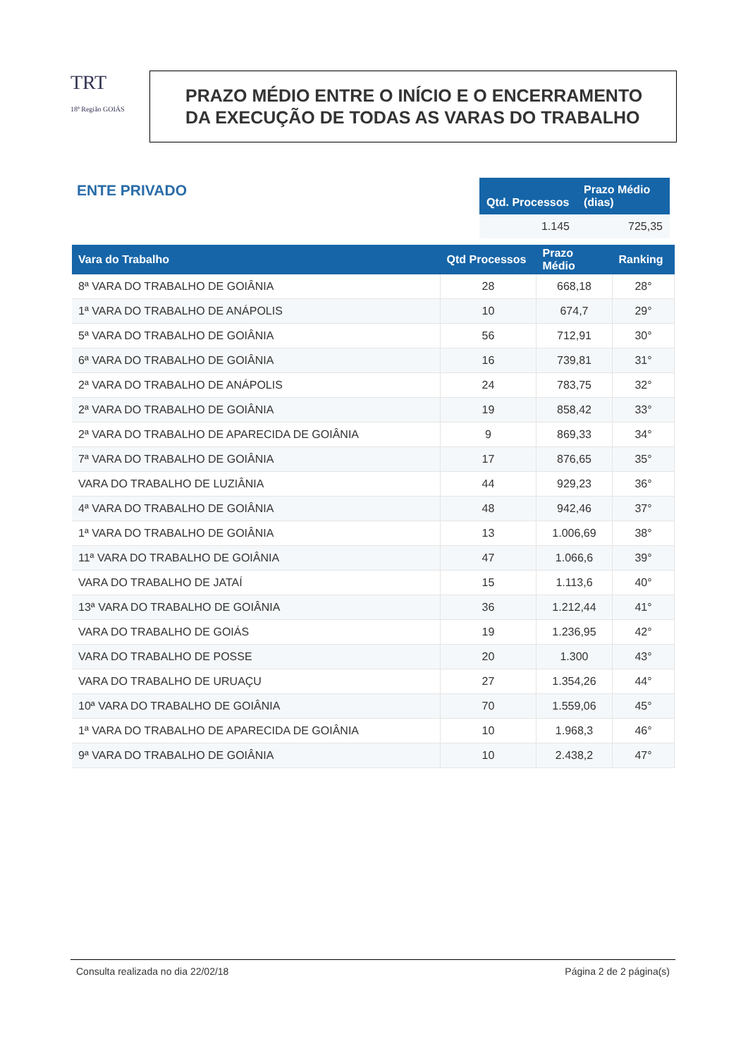TRT
18ª Região GOIÁS
PRAZO MÉDIO ENTRE O INÍCIO E O ENCERRAMENTO
DA EXECUÇÃO DE TODAS AS VARAS DO TRABALHO
ENTE PRIVADO
| Qtd. Processos | Prazo Médio (dias) |
| --- | --- |
| 1.145 | 725,35 |
| Vara do Trabalho | Qtd Processos | Prazo Médio | Ranking |
| --- | --- | --- | --- |
| 8ª VARA DO TRABALHO DE GOIÂNIA | 28 | 668,18 | 28° |
| 1ª VARA DO TRABALHO DE ANÁPOLIS | 10 | 674,7 | 29° |
| 5ª VARA DO TRABALHO DE GOIÂNIA | 56 | 712,91 | 30° |
| 6ª VARA DO TRABALHO DE GOIÂNIA | 16 | 739,81 | 31° |
| 2ª VARA DO TRABALHO DE ANÁPOLIS | 24 | 783,75 | 32° |
| 2ª VARA DO TRABALHO DE GOIÂNIA | 19 | 858,42 | 33° |
| 2ª VARA DO TRABALHO DE APARECIDA DE GOIÂNIA | 9 | 869,33 | 34° |
| 7ª VARA DO TRABALHO DE GOIÂNIA | 17 | 876,65 | 35° |
| VARA DO TRABALHO DE LUZIÂNIA | 44 | 929,23 | 36° |
| 4ª VARA DO TRABALHO DE GOIÂNIA | 48 | 942,46 | 37° |
| 1ª VARA DO TRABALHO DE GOIÂNIA | 13 | 1.006,69 | 38° |
| 11ª VARA DO TRABALHO DE GOIÂNIA | 47 | 1.066,6 | 39° |
| VARA DO TRABALHO DE JATAÍ | 15 | 1.113,6 | 40° |
| 13ª VARA DO TRABALHO DE GOIÂNIA | 36 | 1.212,44 | 41° |
| VARA DO TRABALHO DE GOIÁS | 19 | 1.236,95 | 42° |
| VARA DO TRABALHO DE POSSE | 20 | 1.300 | 43° |
| VARA DO TRABALHO DE URUAÇU | 27 | 1.354,26 | 44° |
| 10ª VARA DO TRABALHO DE GOIÂNIA | 70 | 1.559,06 | 45° |
| 1ª VARA DO TRABALHO DE APARECIDA DE GOIÂNIA | 10 | 1.968,3 | 46° |
| 9ª VARA DO TRABALHO DE GOIÂNIA | 10 | 2.438,2 | 47° |
Consulta realizada no dia 22/02/18 Página 2 de 2 página(s)